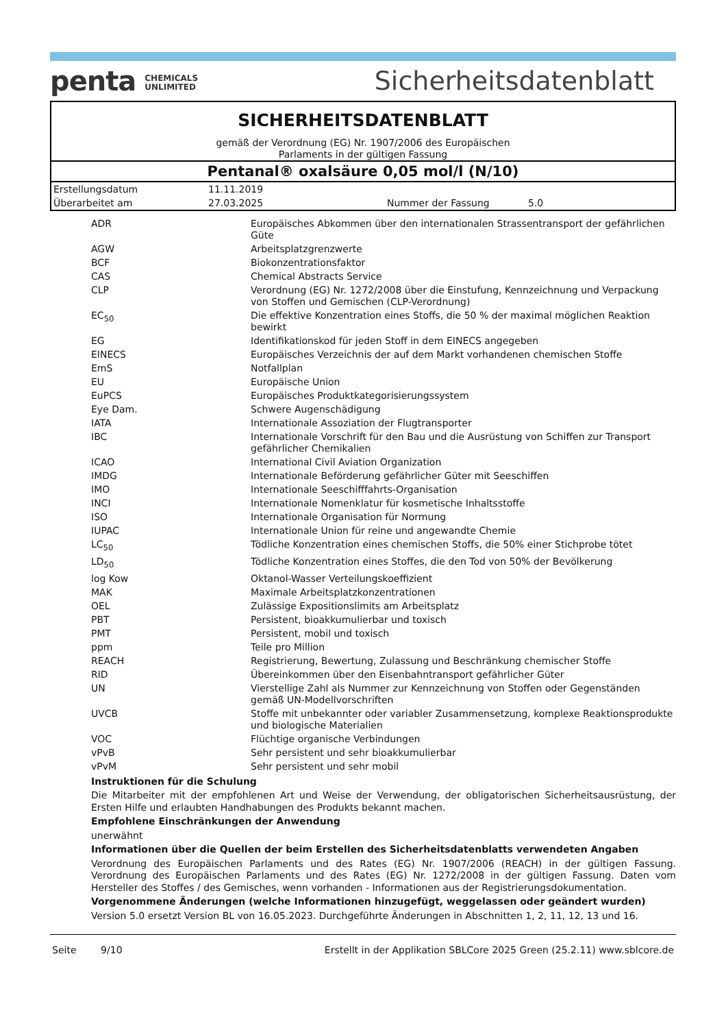penta CHEMICALS
UNLIMITED
Sicherheitsdatenblatt
SICHERHEITSDATENBLATT
gemäß der Verordnung (EG) Nr. 1907/2006 des Europäischen
Parlaments in der gültigen Fassung
Pentanal® oxalsäure 0,05 mol/l (N/10)
| Erstellungsdatum | 11.11.2019 | | |
| Überarbeitet am | 27.03.2025 | Nummer der Fassung | 5.0 |
| ADR | Europäisches Abkommen über den internationalen Strassentransport der gefährlichen Güte |
| AGW | Arbeitsplatzgrenzwerte |
| BCF | Biokonzentrationsfaktor |
| CAS | Chemical Abstracts Service |
| CLP | Verordnung (EG) Nr. 1272/2008 über die Einstufung, Kennzeichnung und Verpackung von Stoffen und Gemischen (CLP-Verordnung) |
| EC<sub>50</sub> | Die effektive Konzentration eines Stoffs, die 50 % der maximal möglichen Reaktion bewirkt |
| EG | Identifikationskod für jeden Stoff in dem EINECS angegeben |
| EINECS | Europäisches Verzeichnis der auf dem Markt vorhandenen chemischen Stoffe |
| EmS | Notfallplan |
| EU | Europäische Union |
| EuPCS | Europäisches Produktkategorisierungssystem |
| Eye Dam. | Schwere Augenschädigung |
| IATA | Internationale Assoziation der Flugtransporter |
| IBC | Internationale Vorschrift für den Bau und die Ausrüstung von Schiffen zur Transport gefährlicher Chemikalien |
| ICAO | International Civil Aviation Organization |
| IMDG | Internationale Beförderung gefährlicher Güter mit Seeschiffen |
| IMO | Internationale Seeschifffahrts-Organisation |
| INCI | Internationale Nomenklatur für kosmetische Inhaltsstoffe |
| ISO | Internationale Organisation für Normung |
| IUPAC | Internationale Union für reine und angewandte Chemie |
| LC<sub>50</sub> | Tödliche Konzentration eines chemischen Stoffs, die 50% einer Stichprobe tötet |
| LD<sub>50</sub> | Tödliche Konzentration eines Stoffes, die den Tod von 50% der Bevölkerung |
| log Kow | Oktanol-Wasser Verteilungskoeffizient |
| MAK | Maximale Arbeitsplatzkonzentrationen |
| OEL | Zulässige Expositionslimits am Arbeitsplatz |
| PBT | Persistent, bioakkumulierbar und toxisch |
| PMT | Persistent, mobil und toxisch |
| ppm | Teile pro Million |
| REACH | Registrierung, Bewertung, Zulassung und Beschränkung chemischer Stoffe |
| RID | Übereinkommen über den Eisenbahntransport gefährlicher Güter |
| UN | Vierstellige Zahl als Nummer zur Kennzeichnung von Stoffen oder Gegenständen gemäß UN-Modellvorschriften |
| UVCB | Stoffe mit unbekannter oder variabler Zusammensetzung, komplexe Reaktionsprodukte und biologische Materialien |
| VOC | Flüchtige organische Verbindungen |
| vPvB | Sehr persistent und sehr bioakkumulierbar |
| vPvM | Sehr persistent und sehr mobil |
Instruktionen für die Schulung
Die Mitarbeiter mit der empfohlenen Art und Weise der Verwendung, der obligatorischen Sicherheitsausrüstung, der Ersten Hilfe und erlaubten Handhabungen des Produkts bekannt machen.
Empfohlene Einschränkungen der Anwendung
unerwähnt
Informationen über die Quellen der beim Erstellen des Sicherheitsdatenblatts verwendeten Angaben
Verordnung des Europäischen Parlaments und des Rates (EG) Nr. 1907/2006 (REACH) in der gültigen Fassung. Verordnung des Europäischen Parlaments und des Rates (EG) Nr. 1272/2008 in der gültigen Fassung. Daten vom Hersteller des Stoffes / des Gemisches, wenn vorhanden - Informationen aus der Registrierungsdokumentation.
Vorgenommene Änderungen (welche Informationen hinzugefügt, weggelassen oder geändert wurden)
Version 5.0 ersetzt Version BL von 16.05.2023. Durchgeführte Änderungen in Abschnitten 1, 2, 11, 12, 13 und 16.
Seite 9/10 Erstellt in der Applikation SBLCore 2025 Green (25.2.11) www.sblcore.de